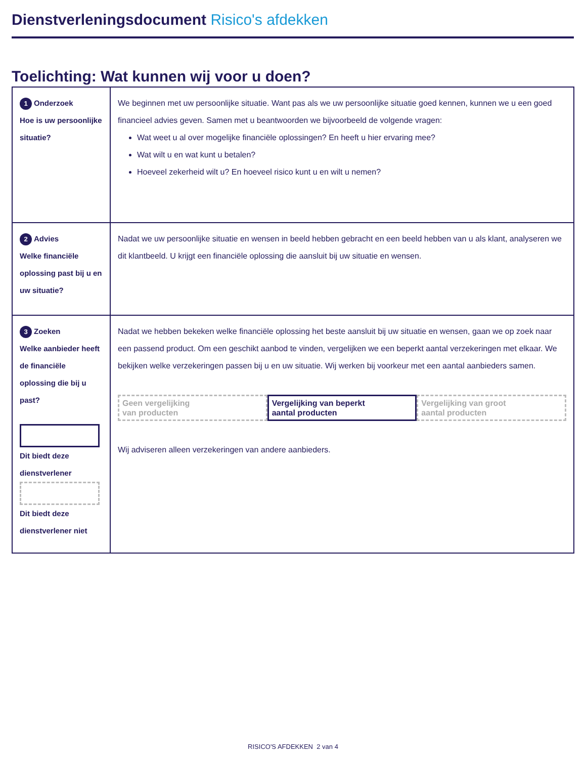Dienstverleningsdocument Risico's afdekken
Toelichting: Wat kunnen wij voor u doen?
| 1 Onderzoek Hoe is uw persoonlijke situatie? | We beginnen met uw persoonlijke situatie. Want pas als we uw persoonlijke situatie goed kennen, kunnen we u een goed financieel advies geven. Samen met u beantwoorden we bijvoorbeeld de volgende vragen: Wat weet u al over mogelijke financiële oplossingen? En heeft u hier ervaring mee? Wat wilt u en wat kunt u betalen? Hoeveel zekerheid wilt u? En hoeveel risico kunt u en wilt u nemen? |
| 2 Advies Welke financiële oplossing past bij u en uw situatie? | Nadat we uw persoonlijke situatie en wensen in beeld hebben gebracht en een beeld hebben van u als klant, analyseren we dit klantbeeld. U krijgt een financiële oplossing die aansluit bij uw situatie en wensen. |
| 3 Zoeken Welke aanbieder heeft de financiële oplossing die bij u past? Dit biedt deze dienstverlener Dit biedt deze dienstverlener niet | Nadat we hebben bekeken welke financiële oplossing het beste aansluit bij uw situatie en wensen, gaan we op zoek naar een passend product. Om een geschikt aanbod te vinden, vergelijken we een beperkt aantal verzekeringen met elkaar. We bekijken welke verzekeringen passen bij u en uw situatie. Wij werken bij voorkeur met een aantal aanbieders samen. Geen vergelijking van producten Vergelijking van beperkt aantal producten Vergelijking van groot aantal producten Wij adviseren alleen verzekeringen van andere aanbieders. |
RISICO'S AFDEKKEN 2 van 4